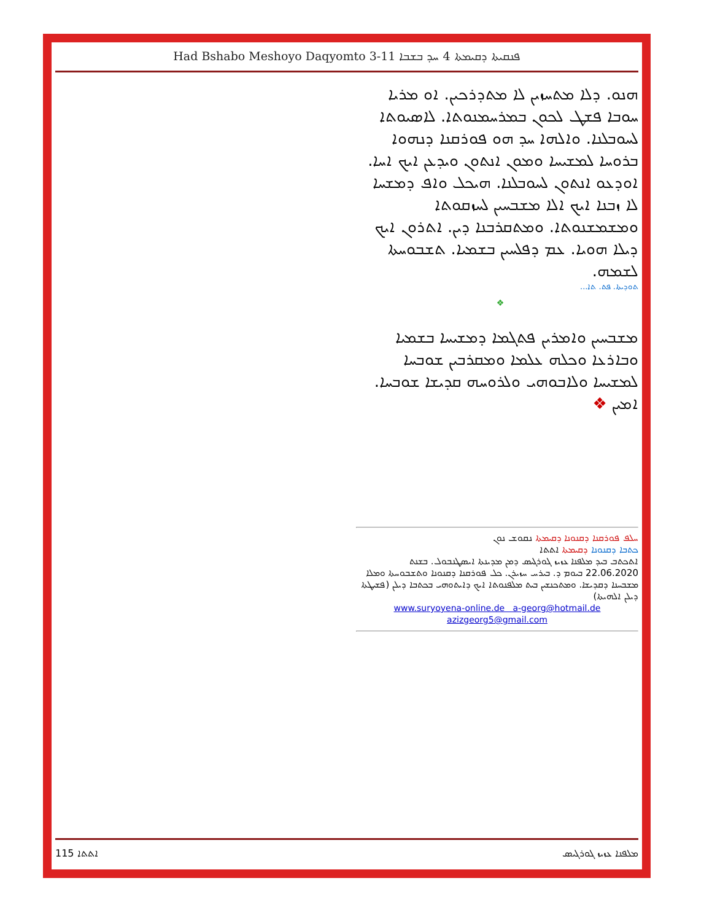Had Bshabo Meshoyo Daqyomto 3-11 ܦܢܩܝܬܐ ܕܩܝܡܬܐ 4 ܚܕ ܒܫܒܐ
ܗܢܘ. ܕܠܐ ܡܬܚܙܝܢ ܠܐ ܡܬܕܪܟܝܢ. ܐܘ ܡܪܝܐ ܚܘܒܐ ܦܫܛ ܠܟܘܢ ܒܡܪܚܡܢܘܬܐ. ܠܐܣܝܘܬܐ ܠܚܘܒܠܢܐ. ܘܐܠܗܐ ܚܕ ܗܘ ܦܘܪܩܢܐ ܕܢܗܘܐ ܒܪܘܚܐ ܠܡܫܝܚܐ ܘܡܘܢ ܐܢܬܘܢ ܘܝܕܥܢ ܐܝܟ ܐܚܐ. ܐܘܕܥܘ ܐܢܬܘܢ ܠܚܘܒܠܢܐ. ܗܝܟܠ ܘܐܦ ܕܡܫܚܐ ܠܐ ܙܒܢܐ ܐܝܟ ܐܠܐ ܡܫܒܚܝܢ ܠܚܙܩܘܬܐ ܘܡܫܡܫܢܘܬܐ. ܘܡܬܩܪܒܢܐ ܕܝܢ. ܐܬܪܘܢ ܐܝܟ ܕܝܠܐ ܗܘܝܐ. ܥܡ ܕܦܠܚܝܢ ܒܫܡܝܐ. ܬܫܒܘܚܬܐ ܠܫܡܗ.
ܬܘܕܝܬܐ. ܦܬ. ܬܐ...
❖
ܡܫܒܚܝܢ ܘܐܡܪܝܢ ܦܬܓܡܐ ܕܡܫܝܚܐ ܒܫܡܝܐ ܘܒܐܪܥܐ ܘܟܠܗ ܥܠܡܐ ܘܡܩܪܒܝܢ ܫܘܒܚܐ ܠܡܫܝܚܐ ܘܠܐܒܘܗܝ ܘܠܪܘܚܗ ܩܕܝܫܐ ܫܘܒܚܐ. ܐܡܝܢ ❖
ܚܠܦ ܦܘܪܩܢܐ ܕܩܢܘܢܐ ܕܩܝܡܬܐ ܢܩܘܫ ܢܘܢ
ܟܬܒܐ ܕܩܢܘܢܐ ܕܩܝܡܬܐ ܐܬܬܐ
ܐܬܟܬܒ ܒܝܕ ܡܠܦܢܐ ܥܙܝܙ ܓܘܪܓܝܣ ܕܡܢ ܡܕܝܢܬܐ ܐܝܣܛܢܒܘܠ. ܒܫܢܬ 22.06.2020 ܒܝܘܡ ܕ. ܒܝܪܚ ܚܙܝܪܢ. ܟܠ ܦܘܪܩܢܐ ܕܩܢܘܢܐ ܘܬܫܒܘܚܬܐ ܘܡܠܐ ܡܫܒܚܢܐ ܕܩܕܝܫܐ. ܘܡܬܟܢܫܝܢ ܒܝܬ ܡܠܦܢܘܬܐ ܐܝܟ ܕܐܝܬܘܗܝ ܒܟܬܒܐ ܕܝܠܢ (ܦܫܝܛܬܐ ܕܝܠܢ ܐܠܗܝܬܐ)
www.suryoyena-online.de a-georg@hotmail.de
azizgeorg5@gmail.com
ܐܬܬܐ 115 ܡܠܦܢܐ ܥܙܝܙ ܓܘܪܓܝܣ